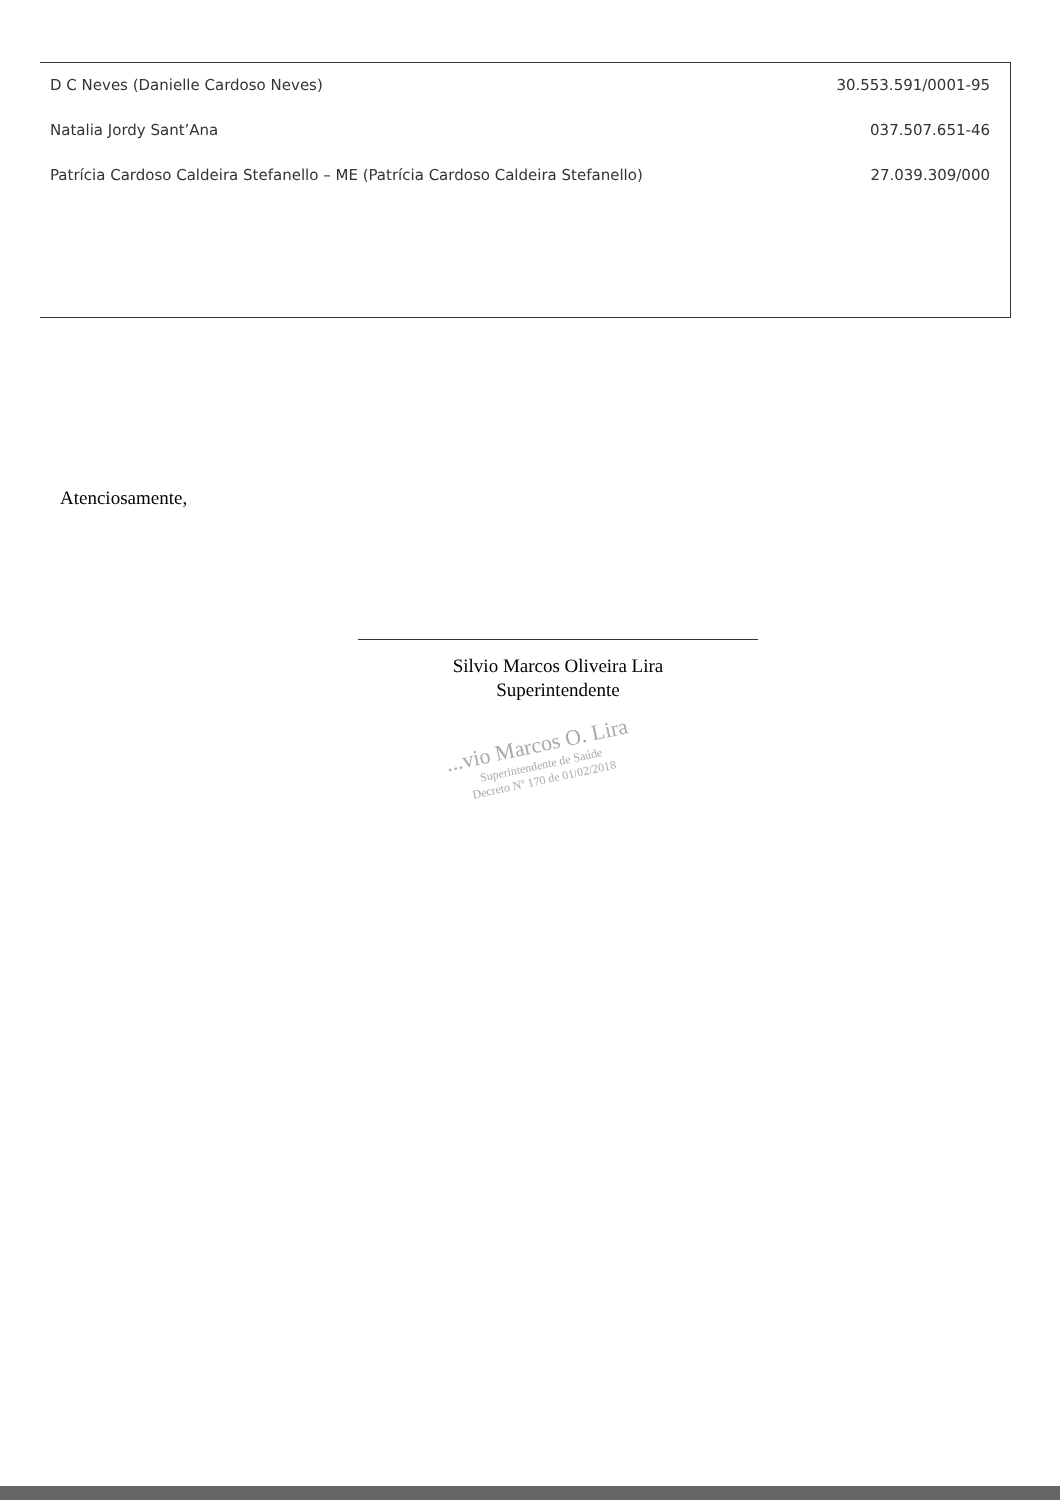| D C Neves (Danielle Cardoso Neves) | 30.553.591/0001-95 |
| Natalia Jordy Sant’Ana | 037.507.651-46 |
| Patrícia Cardoso Caldeira Stefanello – ME (Patrícia Cardoso Caldeira Stefanello) | 27.039.309/000 |
Atenciosamente,
Silvio Marcos Oliveira Lira
Superintendente
...vio Marcos O. Lira
Superintendente de Saúde
Decreto Nº 170 de 01/02/2018